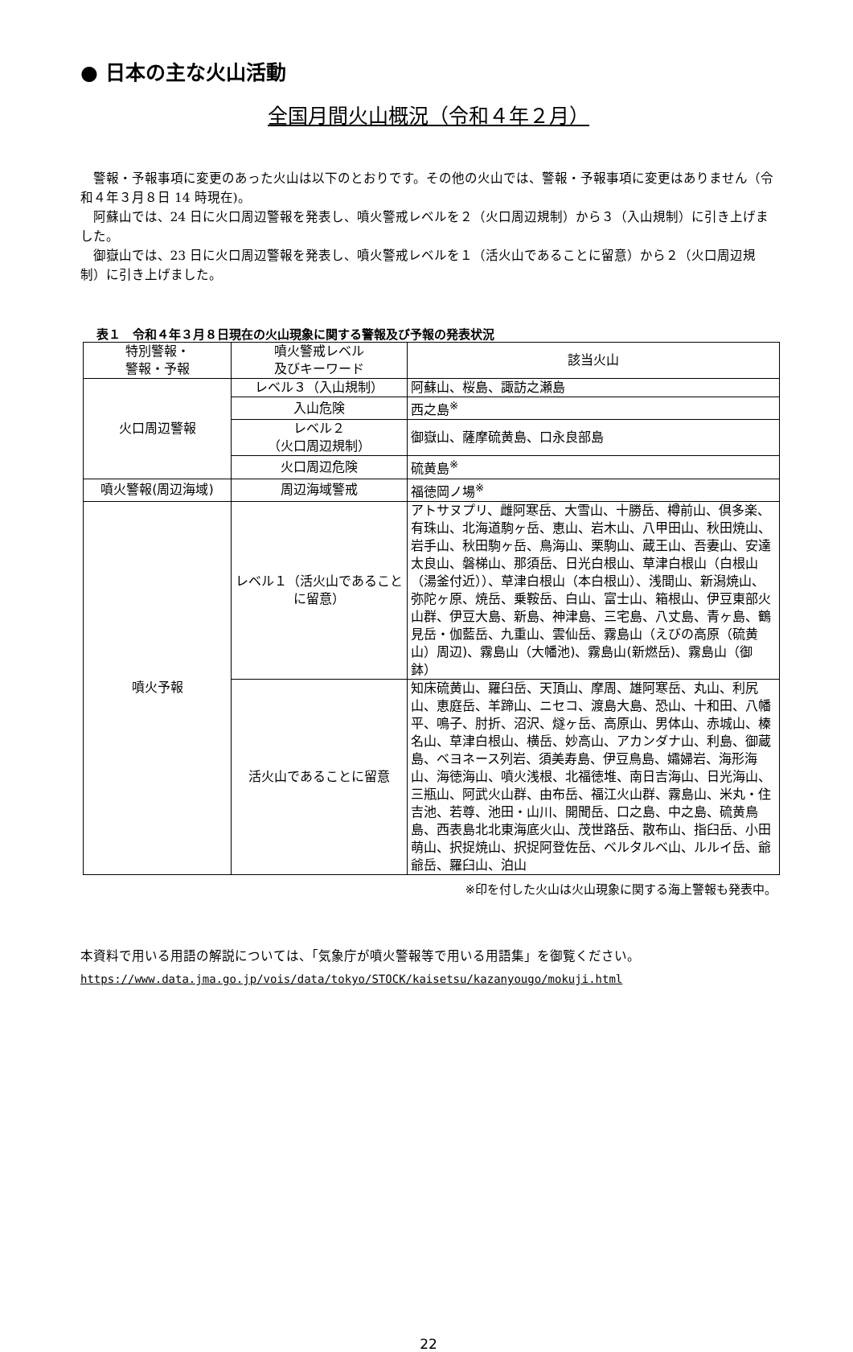● 日本の主な火山活動
全国月間火山概況（令和４年２月）
警報・予報事項に変更のあった火山は以下のとおりです。その他の火山では、警報・予報事項に変更はありません（令和４年３月８日 14 時現在)。
阿蘇山では、24 日に火口周辺警報を発表し、噴火警戒レベルを２（火口周辺規制）から３（入山規制）に引き上げました。
御嶽山では、23 日に火口周辺警報を発表し、噴火警戒レベルを１（活火山であることに留意）から２（火口周辺規制）に引き上げました。
表１　令和４年３月８日現在の火山現象に関する警報及び予報の発表状況
| 特別警報・ 警報・予報 | 噴火警戒レベル 及びキーワード | 該当火山 |
| --- | --- | --- |
| 火口周辺警報 | レベル３（入山規制） | 阿蘇山、桜島、諏訪之瀬島 |
| | 入山危険 | 西之島<sup>※</sup> |
| | レベル２ （火口周辺規制） | 御嶽山、薩摩硫黄島、口永良部島 |
| | 火口周辺危険 | 硫黄島<sup>※</sup> |
| 噴火警報(周辺海域) | 周辺海域警戒 | 福徳岡ノ場<sup>※</sup> |
| 噴火予報 | レベル１（活火山であることに留意） | アトサヌプリ、雌阿寒岳、大雪山、十勝岳、樽前山、倶多楽、有珠山、北海道駒ヶ岳、恵山、岩木山、八甲田山、秋田焼山、岩手山、秋田駒ヶ岳、鳥海山、栗駒山、蔵王山、吾妻山、安達太良山、磐梯山、那須岳、日光白根山、草津白根山（白根山（湯釜付近））、草津白根山（本白根山）、浅間山、新潟焼山、弥陀ヶ原、焼岳、乗鞍岳、白山、富士山、箱根山、伊豆東部火山群、伊豆大島、新島、神津島、三宅島、八丈島、青ヶ島、鶴見岳・伽藍岳、九重山、雲仙岳、霧島山（えびの高原（硫黄山）周辺)、霧島山（大幡池)、霧島山(新燃岳)、霧島山（御鉢） |
| | 活火山であることに留意 | 知床硫黄山、羅臼岳、天頂山、摩周、雄阿寒岳、丸山、利尻山、恵庭岳、羊蹄山、ニセコ、渡島大島、恐山、十和田、八幡平、鳴子、肘折、沼沢、燧ヶ岳、高原山、男体山、赤城山、榛名山、草津白根山、横岳、妙高山、アカンダナ山、利島、御蔵島、ベヨネース列岩、須美寿島、伊豆鳥島、孀婦岩、海形海山、海徳海山、噴火浅根、北福徳堆、南日吉海山、日光海山、三瓶山、阿武火山群、由布岳、福江火山群、霧島山、米丸・住吉池、若尊、池田・山川、開聞岳、口之島、中之島、硫黄鳥島、西表島北北東海底火山、茂世路岳、散布山、指臼岳、小田萌山、択捉焼山、択捉阿登佐岳、ベルタルベ山、ルルイ岳、爺爺岳、羅臼山、泊山 |
※印を付した火山は火山現象に関する海上警報も発表中。
本資料で用いる用語の解説については、「気象庁が噴火警報等で用いる用語集」を御覧ください。
https://www.data.jma.go.jp/vois/data/tokyo/STOCK/kaisetsu/kazanyougo/mokuji.html
22